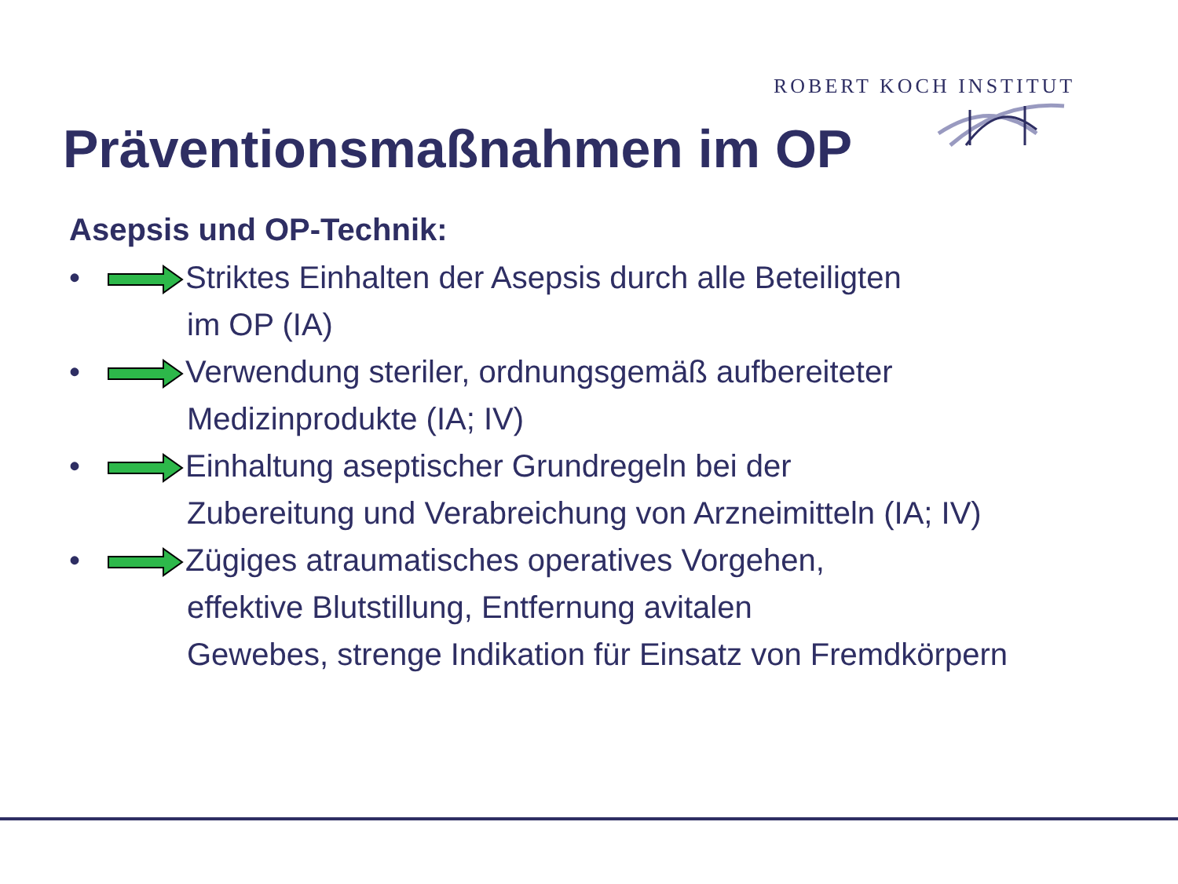ROBERT KOCH INSTITUT
Präventionsmaßnahmen im OP
Asepsis und OP-Technik:
• Striktes Einhalten der Asepsis durch alle Beteiligten
im OP (IA)
• Verwendung steriler, ordnungsgemäß aufbereiteter
Medizinprodukte (IA; IV)
• Einhaltung aseptischer Grundregeln bei der
Zubereitung und Verabreichung von Arzneimitteln (IA; IV)
• Zügiges atraumatisches operatives Vorgehen,
effektive Blutstillung, Entfernung avitalen
Gewebes, strenge Indikation für Einsatz von Fremdkörpern